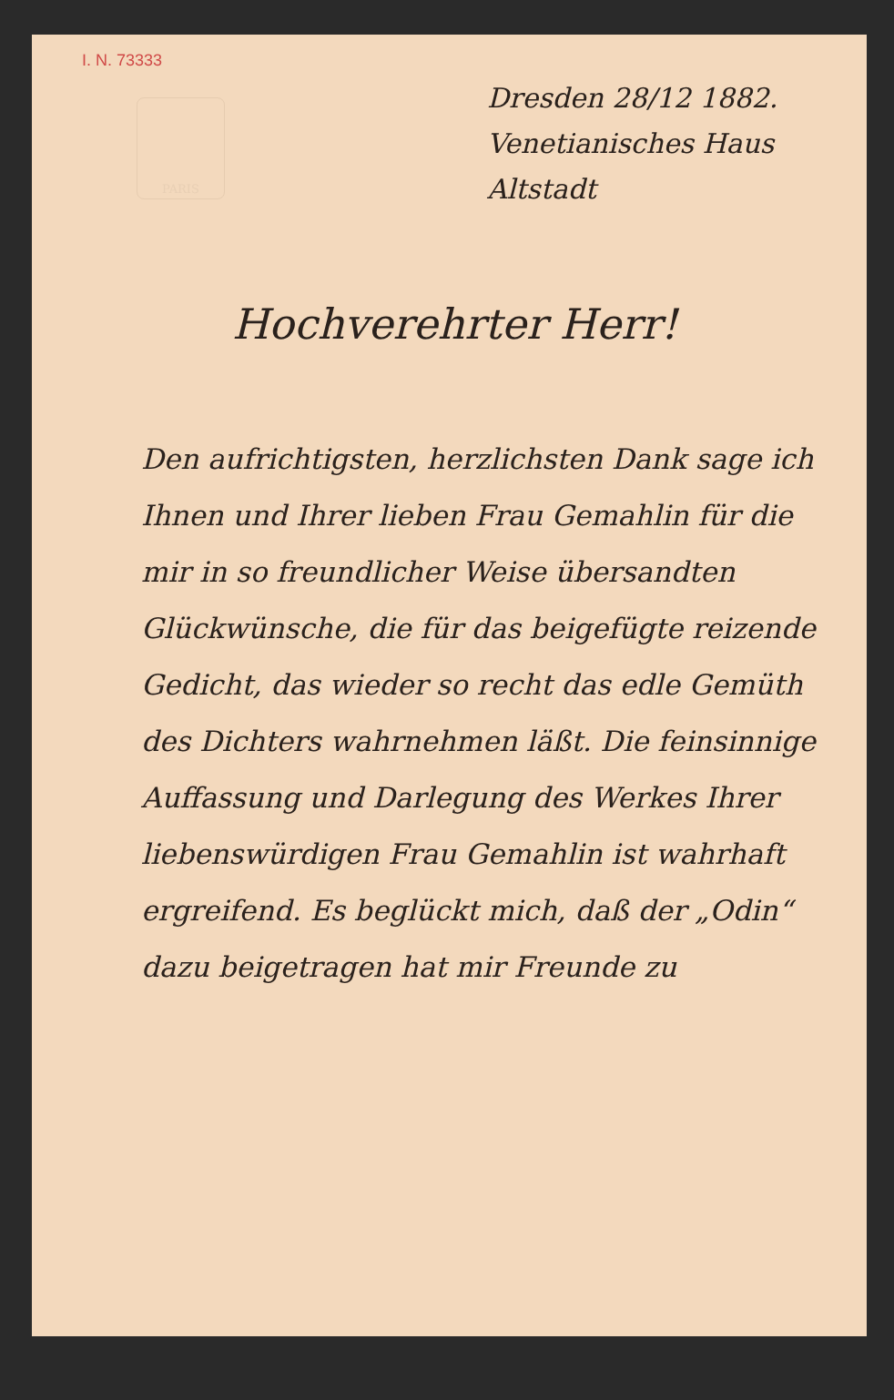I. N. 73333
Dresden 28/12 1882.
Venetianisches Haus Altstadt
PARIS
Hochverehrter Herr!
Den aufrichtigsten, herzlichsten Dank sage ich Ihnen und Ihrer lieben Frau Gemahlin für die mir in so freundlicher Weise übersandten Glückwünsche, die für das beigefügte reizende Gedicht, das wieder so recht das edle Gemüth des Dichters wahrnehmen läßt. Die feinsinnige Auffassung und Darlegung des Werkes Ihrer liebenswürdigen Frau Gemahlin ist wahrhaft ergreifend. Es beglückt mich, daß der „Odin“ dazu beigetragen hat mir Freunde zu